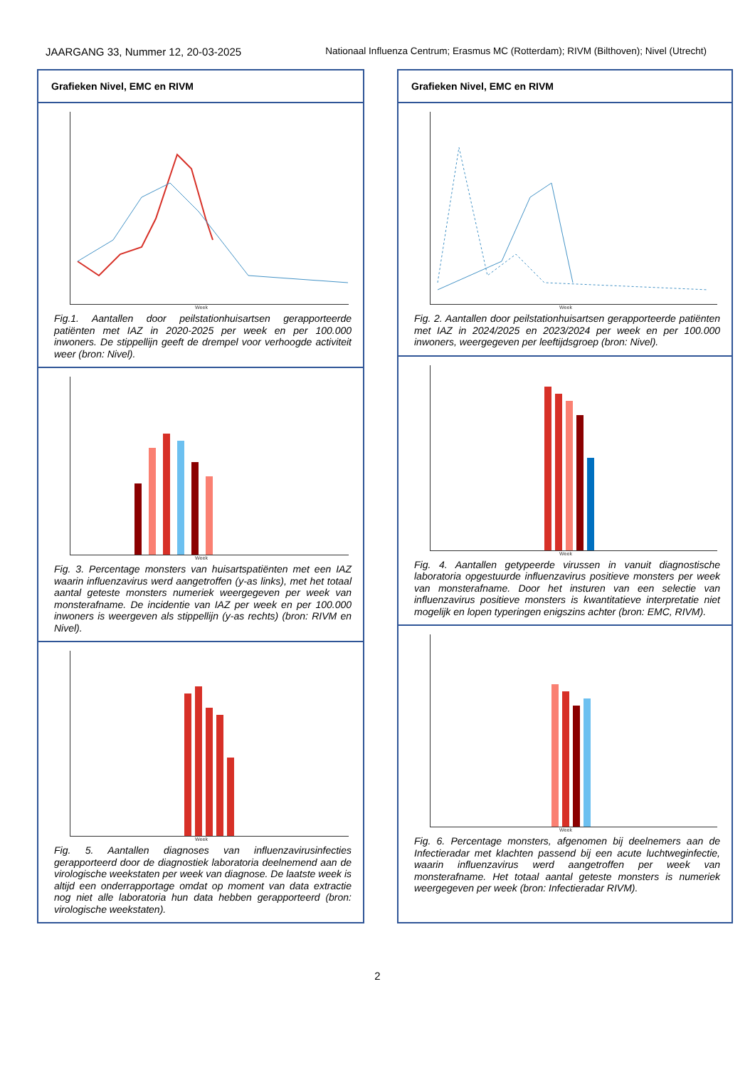JAARGANG 33, Nummer 12, 20-03-2025 Nationaal Influenza Centrum; Erasmus MC (Rotterdam); RIVM (Bilthoven); Nivel (Utrecht)
Grafieken Nivel, EMC en RIVM
Week
Fig.1. Aantallen door peilstationhuisartsen gerapporteerde patiënten met IAZ in 2020-2025 per week en per 100.000 inwoners. De stippellijn geeft de drempel voor verhoogde activiteit weer (bron: Nivel).
Week
Fig. 3. Percentage monsters van huisartspatiënten met een IAZ waarin influenzavirus werd aangetroffen (y-as links), met het totaal aantal geteste monsters numeriek weergegeven per week van monsterafname. De incidentie van IAZ per week en per 100.000 inwoners is weergeven als stippellijn (y-as rechts) (bron: RIVM en Nivel).
Week
Fig. 5. Aantallen diagnoses van influenzavirusinfecties gerapporteerd door de diagnostiek laboratoria deelnemend aan de virologische weekstaten per week van diagnose. De laatste week is altijd een onderrapportage omdat op moment van data extractie nog niet alle laboratoria hun data hebben gerapporteerd (bron: virologische weekstaten).
Grafieken Nivel, EMC en RIVM
Week
Fig. 2. Aantallen door peilstationhuisartsen gerapporteerde patiënten met IAZ in 2024/2025 en 2023/2024 per week en per 100.000 inwoners, weergegeven per leeftijdsgroep (bron: Nivel).
Week
Fig. 4. Aantallen getypeerde virussen in vanuit diagnostische laboratoria opgestuurde influenzavirus positieve monsters per week van monsterafname. Door het insturen van een selectie van influenzavirus positieve monsters is kwantitatieve interpretatie niet mogelijk en lopen typeringen enigszins achter (bron: EMC, RIVM).
Week
Fig. 6. Percentage monsters, afgenomen bij deelnemers aan de Infectieradar met klachten passend bij een acute luchtweginfectie, waarin influenzavirus werd aangetroffen per week van monsterafname. Het totaal aantal geteste monsters is numeriek weergegeven per week (bron: Infectieradar RIVM).
2